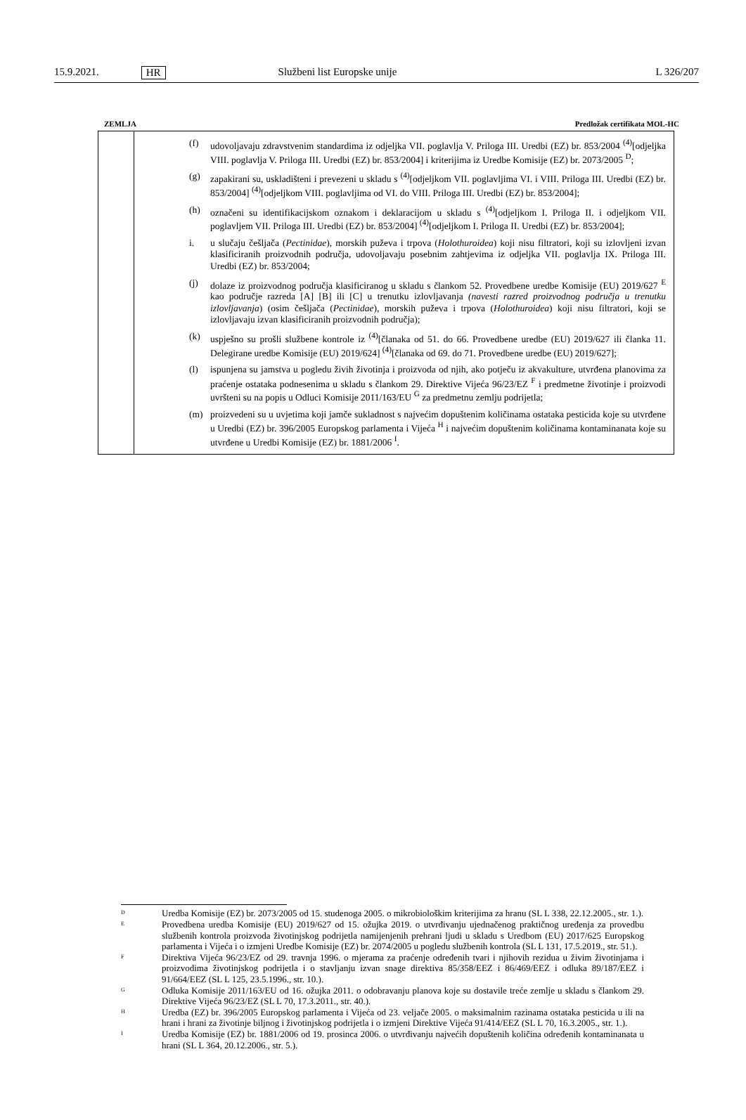15.9.2021. HR Službeni list Europske unije L 326/207
ZEMLJA Predložak certifikata MOL-HC
| | (f) udovoljavaju zdravstvenim standardima iz odjeljka VII. poglavlja V. Priloga III. Uredbi (EZ) br. 853/2004 <sup>(4)</sup>[odjeljka VIII. poglavlja V. Priloga III. Uredbi (EZ) br. 853/2004] i kriterijima iz Uredbe Komisije (EZ) br. 2073/2005 <sup>D</sup>; (g) zapakirani su, uskladišteni i prevezeni u skladu s <sup>(4)</sup>[odjeljkom VII. poglavljima VI. i VIII. Priloga III. Uredbi (EZ) br. 853/2004] <sup>(4)</sup>[odjeljkom VIII. poglavljima od VI. do VIII. Priloga III. Uredbi (EZ) br. 853/2004]; (h) označeni su identifikacijskom oznakom i deklaracijom u skladu s <sup>(4)</sup>[odjeljkom I. Priloga II. i odjeljkom VII. poglavljem VII. Priloga III. Uredbi (EZ) br. 853/2004] <sup>(4)</sup>[odjeljkom I. Priloga II. Uredbi (EZ) br. 853/2004]; i. u slučaju češljača ( Pectinidae ), morskih puževa i trpova ( Holothuroidea ) koji nisu filtratori, koji su izlovljeni izvan klasificiranih proizvodnih područja, udovoljavaju posebnim zahtjevima iz odjeljka VII. poglavlja IX. Priloga III. Uredbi (EZ) br. 853/2004; (j) dolaze iz proizvodnog područja klasificiranog u skladu s člankom 52. Provedbene uredbe Komisije (EU) 2019/627 <sup>E</sup> kao područje razreda [A] [B] ili [C] u trenutku izlovljavanja (navesti razred proizvodnog područja u trenutku izlovljavanja ) (osim češljača ( Pectinidae ), morskih puževa i trpova ( Holothuroidea ) koji nisu filtratori, koji se izlovljavaju izvan klasificiranih proizvodnih područja); (k) uspješno su prošli službene kontrole iz <sup>(4)</sup>[članaka od 51. do 66. Provedbene uredbe (EU) 2019/627 ili članka 11. Delegirane uredbe Komisije (EU) 2019/624] <sup>(4)</sup>[članaka od 69. do 71. Provedbene uredbe (EU) 2019/627]; (l) ispunjena su jamstva u pogledu živih životinja i proizvoda od njih, ako potječu iz akvakulture, utvrđena planovima za praćenje ostataka podnesenima u skladu s člankom 29. Direktive Vijeća 96/23/EZ <sup>F</sup> i predmetne životinje i proizvodi uvršteni su na popis u Odluci Komisije 2011/163/EU <sup>G</sup> za predmetnu zemlju podrijetla; (m) proizvedeni su u uvjetima koji jamče sukladnost s najvećim dopuštenim količinama ostataka pesticida koje su utvrđene u Uredbi (EZ) br. 396/2005 Europskog parlamenta i Vijeća <sup>H</sup> i najvećim dopuštenim količinama kontaminanata koje su utvrđene u Uredbi Komisije (EZ) br. 1881/2006 <sup>I</sup>. |
D Uredba Komisije (EZ) br. 2073/2005 od 15. studenoga 2005. o mikrobiološkim kriterijima za hranu (SL L 338, 22.12.2005., str. 1.).
E Provedbena uredba Komisije (EU) 2019/627 od 15. ožujka 2019. o utvrđivanju ujednačenog praktičnog uređenja za provedbu službenih kontrola proizvoda životinjskog podrijetla namijenjenih prehrani ljudi u skladu s Uredbom (EU) 2017/625 Europskog parlamenta i Vijeća i o izmjeni Uredbe Komisije (EZ) br. 2074/2005 u pogledu službenih kontrola (SL L 131, 17.5.2019., str. 51.).
F Direktiva Vijeća 96/23/EZ od 29. travnja 1996. o mjerama za praćenje određenih tvari i njihovih rezidua u živim životinjama i proizvodima životinjskog podrijetla i o stavljanju izvan snage direktiva 85/358/EEZ i 86/469/EEZ i odluka 89/187/EEZ i 91/664/EEZ (SL L 125, 23.5.1996., str. 10.).
G Odluka Komisije 2011/163/EU od 16. ožujka 2011. o odobravanju planova koje su dostavile treće zemlje u skladu s člankom 29. Direktive Vijeća 96/23/EZ (SL L 70, 17.3.2011., str. 40.).
H Uredba (EZ) br. 396/2005 Europskog parlamenta i Vijeća od 23. veljače 2005. o maksimalnim razinama ostataka pesticida u ili na hrani i hrani za životinje biljnog i životinjskog podrijetla i o izmjeni Direktive Vijeća 91/414/EEZ (SL L 70, 16.3.2005., str. 1.).
I Uredba Komisije (EZ) br. 1881/2006 od 19. prosinca 2006. o utvrđivanju najvećih dopuštenih količina određenih kontaminanata u hrani (SL L 364, 20.12.2006., str. 5.).